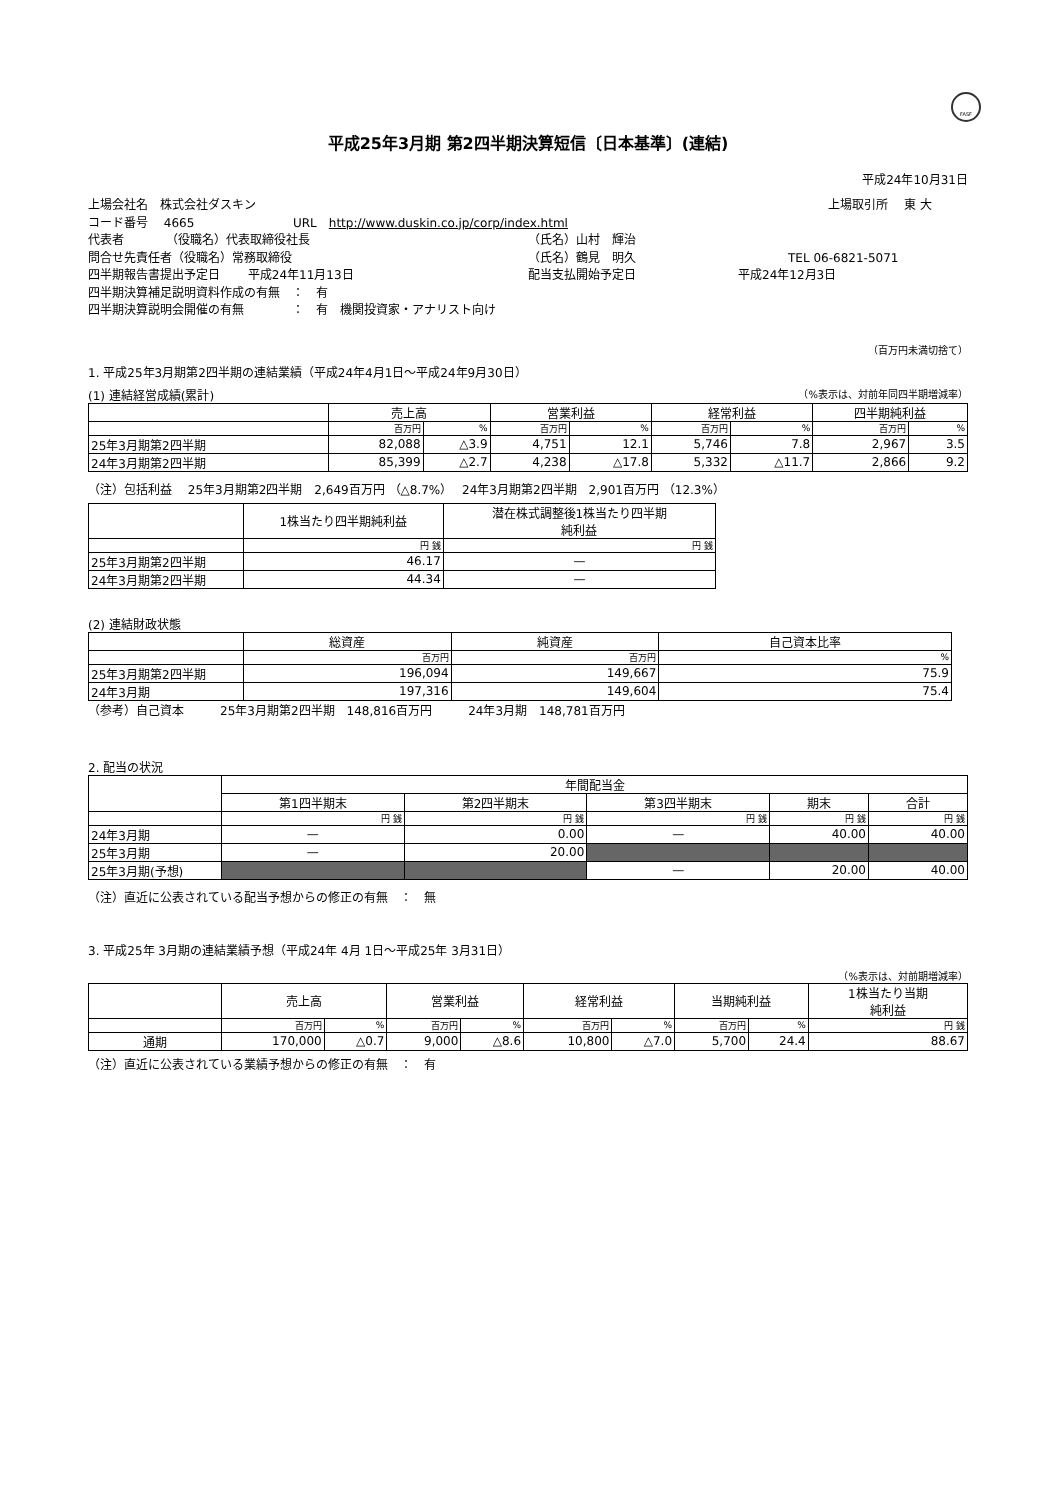FASF
平成25年3月期 第2四半期決算短信〔日本基準〕(連結)
平成24年10月31日
上場会社名　株式会社ダスキン 上場取引所　 東 大
コード番号　 4665 URL　http://www.duskin.co.jp/corp/index.html
代表者　　　　（役職名）代表取締役社長 （氏名）山村　輝治
問合せ先責任者（役職名）常務取締役 （氏名）鶴見　明久 TEL 06-6821-5071
四半期報告書提出予定日　　 平成24年11月13日 配当支払開始予定日 平成24年12月3日
四半期決算補足説明資料作成の有無　：　有
四半期決算説明会開催の有無　　　　：　有　機関投資家・アナリスト向け
（百万円未満切捨て）
1. 平成25年3月期第2四半期の連結業績（平成24年4月1日～平成24年9月30日）
(1) 連結経営成績(累計) （%表示は、対前年同四半期増減率）
| | 売上高 | | 営業利益 | | 経常利益 | | 四半期純利益 | |
| --- | --- | --- | --- | --- | --- | --- | --- | --- |
| | 百万円 | % | 百万円 | % | 百万円 | % | 百万円 | % |
| 25年3月期第2四半期 | 82,088 | △3.9 | 4,751 | 12.1 | 5,746 | 7.8 | 2,967 | 3.5 |
| 24年3月期第2四半期 | 85,399 | △2.7 | 4,238 | △17.8 | 5,332 | △11.7 | 2,866 | 9.2 |
（注）包括利益　 25年3月期第2四半期　2,649百万円 （△8.7%）　 24年3月期第2四半期　2,901百万円 （12.3%）
| | 1株当たり四半期純利益 | 潜在株式調整後1株当たり四半期 純利益 |
| --- | --- | --- |
| | 円 銭 | 円 銭 |
| 25年3月期第2四半期 | 46.17 | — |
| 24年3月期第2四半期 | 44.34 | — |
(2) 連結財政状態
| | 総資産 | 純資産 | 自己資本比率 |
| --- | --- | --- | --- |
| | 百万円 | 百万円 | % |
| 25年3月期第2四半期 | 196,094 | 149,667 | 75.9 |
| 24年3月期 | 197,316 | 149,604 | 75.4 |
（参考）自己資本　　　25年3月期第2四半期　148,816百万円　　　24年3月期　148,781百万円
2. 配当の状況
| | 年間配当金 | | | | |
| --- | --- | --- | --- | --- | --- |
| | 第1四半期末 | 第2四半期末 | 第3四半期末 | 期末 | 合計 |
| | 円 銭 | 円 銭 | 円 銭 | 円 銭 | 円 銭 |
| 24年3月期 | — | 0.00 | — | 40.00 | 40.00 |
| 25年3月期 | — | 20.00 | | | |
| 25年3月期(予想) | | | — | 20.00 | 40.00 |
（注）直近に公表されている配当予想からの修正の有無　：　無
3. 平成25年 3月期の連結業績予想（平成24年 4月 1日～平成25年 3月31日）
（%表示は、対前期増減率）
| | 売上高 | | 営業利益 | | 経常利益 | | 当期純利益 | | 1株当たり当期 純利益 |
| --- | --- | --- | --- | --- | --- | --- | --- | --- | --- |
| | 百万円 | % | 百万円 | % | 百万円 | % | 百万円 | % | 円 銭 |
| 通期 | 170,000 | △0.7 | 9,000 | △8.6 | 10,800 | △7.0 | 5,700 | 24.4 | 88.67 |
（注）直近に公表されている業績予想からの修正の有無　：　有